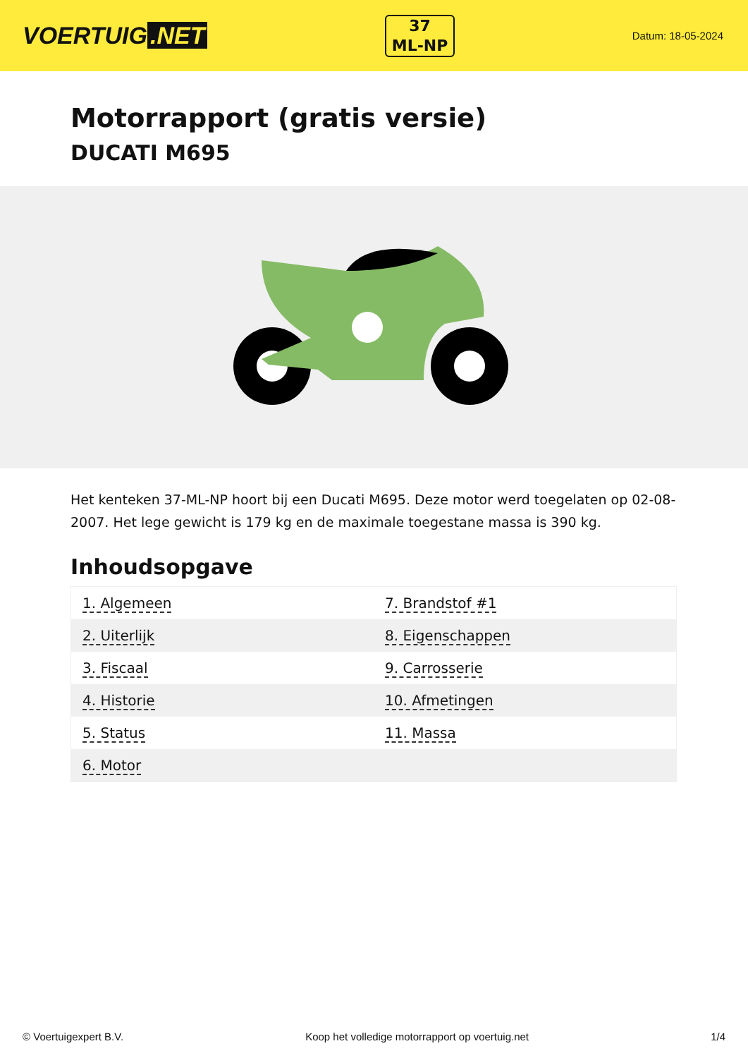VOERTUIG.NET
37
ML-NP
Datum: 18-05-2024
Motorrapport (gratis versie)
DUCATI M695
Het kenteken 37-ML-NP hoort bij een Ducati M695. Deze motor werd toegelaten op 02-08-2007. Het lege gewicht is 179 kg en de maximale toegestane massa is 390 kg.
Inhoudsopgave
| 1. Algemeen | 7. Brandstof #1 |
| 2. Uiterlijk | 8. Eigenschappen |
| 3. Fiscaal | 9. Carrosserie |
| 4. Historie | 10. Afmetingen |
| 5. Status | 11. Massa |
| 6. Motor | |
© Voertuigexpert B.V. Koop het volledige motorrapport op voertuig.net 1/4